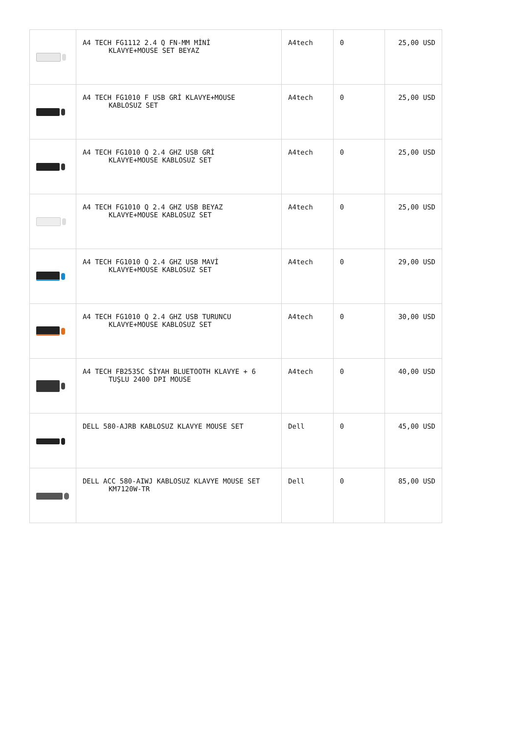| | A4 TECH FG1112 2.4 Q FN-MM MİNİ KLAVYE+MOUSE SET BEYAZ | A4tech | 0 | 25,00 USD |
| | A4 TECH FG1010 F USB GRİ KLAVYE+MOUSE KABLOSUZ SET | A4tech | 0 | 25,00 USD |
| | A4 TECH FG1010 Q 2.4 GHZ USB GRİ KLAVYE+MOUSE KABLOSUZ SET | A4tech | 0 | 25,00 USD |
| | A4 TECH FG1010 Q 2.4 GHZ USB BEYAZ KLAVYE+MOUSE KABLOSUZ SET | A4tech | 0 | 25,00 USD |
| | A4 TECH FG1010 Q 2.4 GHZ USB MAVİ KLAVYE+MOUSE KABLOSUZ SET | A4tech | 0 | 29,00 USD |
| | A4 TECH FG1010 Q 2.4 GHZ USB TURUNCU KLAVYE+MOUSE KABLOSUZ SET | A4tech | 0 | 30,00 USD |
| | A4 TECH FB2535C SİYAH BLUETOOTH KLAVYE + 6 TUŞLU 2400 DPI MOUSE | A4tech | 0 | 40,00 USD |
| | DELL 580-AJRB KABLOSUZ KLAVYE MOUSE SET | Dell | 0 | 45,00 USD |
| | DELL ACC 580-AIWJ KABLOSUZ KLAVYE MOUSE SET KM7120W-TR | Dell | 0 | 85,00 USD |